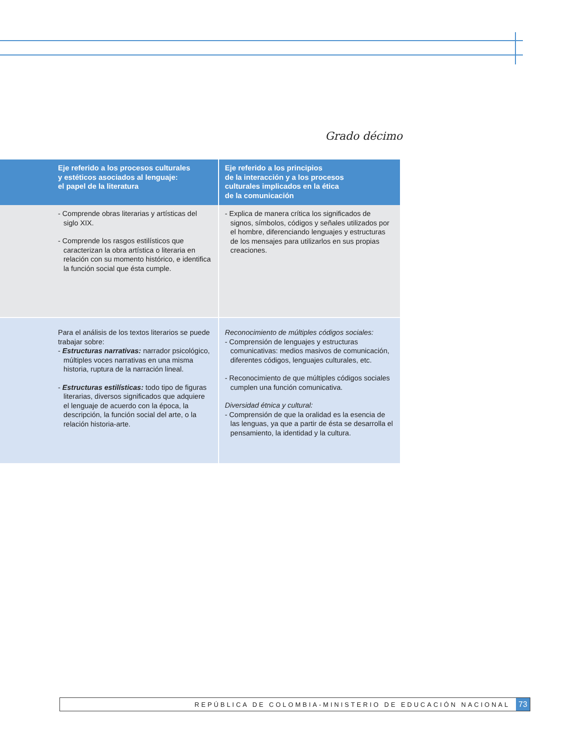Grado décimo
| Eje referido a los procesos culturales y estéticos asociados al lenguaje: el papel de la literatura | Eje referido a los principios de la interacción y a los procesos culturales implicados en la ética de la comunicación |
| --- | --- |
| - Comprende obras literarias y artísticas del siglo XIX. - Comprende los rasgos estilísticos que caracterizan la obra artística o literaria en relación con su momento histórico, e identifica la función social que ésta cumple. | - Explica de manera crítica los significados de signos, símbolos, códigos y señales utilizados por el hombre, diferenciando lenguajes y estructuras de los mensajes para utilizarlos en sus propias creaciones. |
| Para el análisis de los textos literarios se puede trabajar sobre: - Estructuras narrativas: narrador psicológico, múltiples voces narrativas en una misma historia, ruptura de la narración lineal. - Estructuras estilísticas: todo tipo de figuras literarias, diversos significados que adquiere el lenguaje de acuerdo con la época, la descripción, la función social del arte, o la relación historia-arte. | Reconocimiento de múltiples códigos sociales: - Comprensión de lenguajes y estructuras comunicativas: medios masivos de comunicación, diferentes códigos, lenguajes culturales, etc. - Reconocimiento de que múltiples códigos sociales cumplen una función comunicativa. Diversidad étnica y cultural: - Comprensión de que la oralidad es la esencia de las lenguas, ya que a partir de ésta se desarrolla el pensamiento, la identidad y la cultura. |
REPÚBLICA DE COLOMBIA-MINISTERIO DE EDUCACIÓN NACIONAL 73